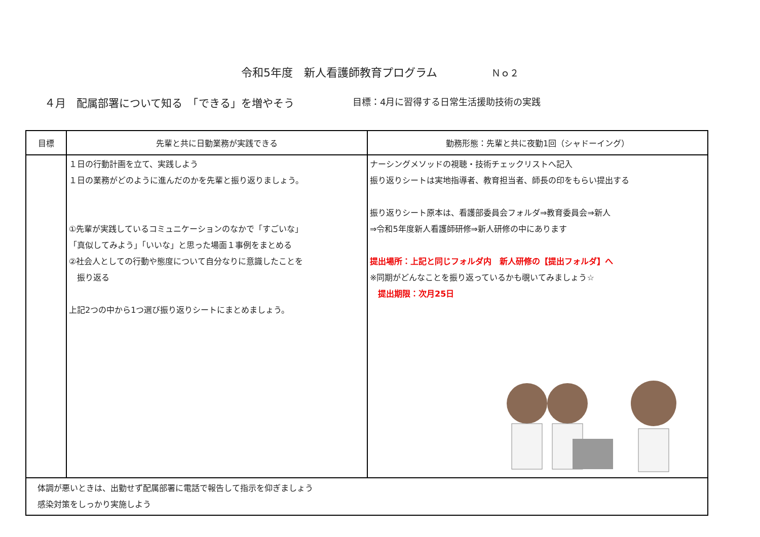令和5年度　新人看護師教育プログラム Ｎｏ２
４月　配属部署について知る　「できる」を増やそう
目標：4月に習得する日常生活援助技術の実践
| 目標 | 先輩と共に日勤業務が実践できる | 勤務形態：先輩と共に夜勤1回（シャドーイング） |
| --- | --- | --- |
| | １日の行動計画を立て、実践しよう １日の業務がどのように進んだのかを先輩と振り返りましょう。 ①先輩が実践しているコミュニケーションのなかで「すごいな」 「真似してみよう」「いいな」と思った場面１事例をまとめる ②社会人としての行動や態度について自分なりに意識したことを 振り返る 上記2つの中から1つ選び振り返りシートにまとめましょう。 | ナーシングメソッドの視聴・技術チェックリストへ記入 振り返りシートは実地指導者、教育担当者、師長の印をもらい提出する 振り返りシート原本は、看護部委員会フォルダ⇒教育委員会⇒新人 ⇒令和5年度新人看護師研修⇒新人研修の中にあります 提出場所：上記と同じフォルダ内 新人研修の【提出フォルダ】へ ※同期がどんなことを振り返っているかも覗いてみましょう☆ 提出期限：次月25日 |
| 体調が悪いときは、出勤せず配属部署に電話で報告して指示を仰ぎましょう 感染対策をしっかり実施しよう | | |